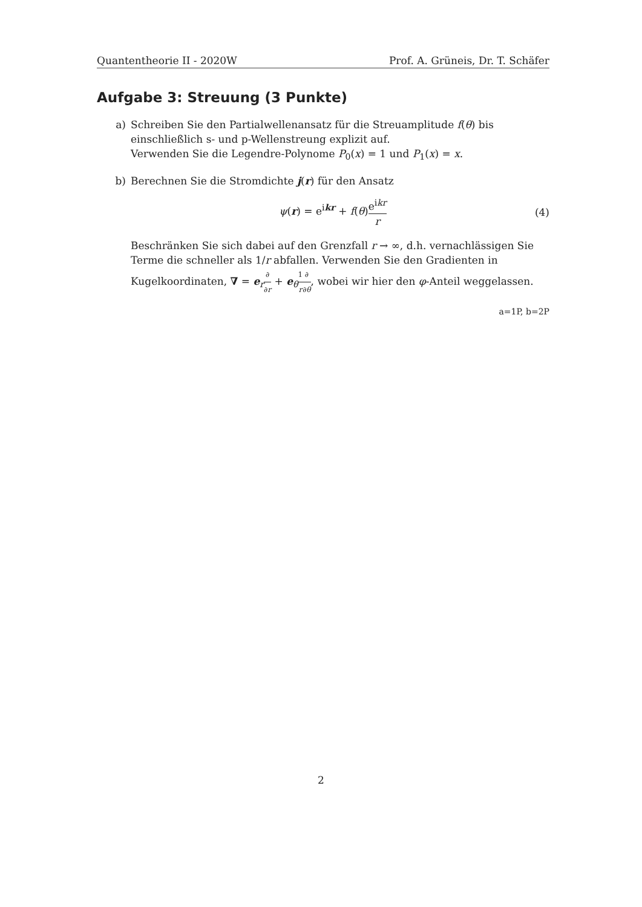Quantentheorie II - 2020W Prof. A. Grüneis, Dr. T. Schäfer
Aufgabe 3: Streuung (3 Punkte)
a) Schreiben Sie den Partialwellenansatz für die Streuamplitude f(θ) bis einschließlich s- und p-Wellenstreung explizit auf.
Verwenden Sie die Legendre-Polynome P<sub>0</sub>(x) = 1 und P<sub>1</sub>(x) = x.
b) Berechnen Sie die Stromdichte j(r) für den Ansatz
ψ(r) = e<sup>ikr</sup> + f(θ)e<sup>ikr</sup> r (4)
Beschränken Sie sich dabei auf den Grenzfall r → ∞, d.h. vernachlässigen Sie Terme die schneller als 1/r abfallen. Verwenden Sie den Gradienten in Kugelkoordinaten, ∇ = e<sub>r</sub>∂ ∂r + e<sub>θ</sub>1 r∂ ∂θ, wobei wir hier den φ-Anteil weggelassen.
a=1P, b=2P
2